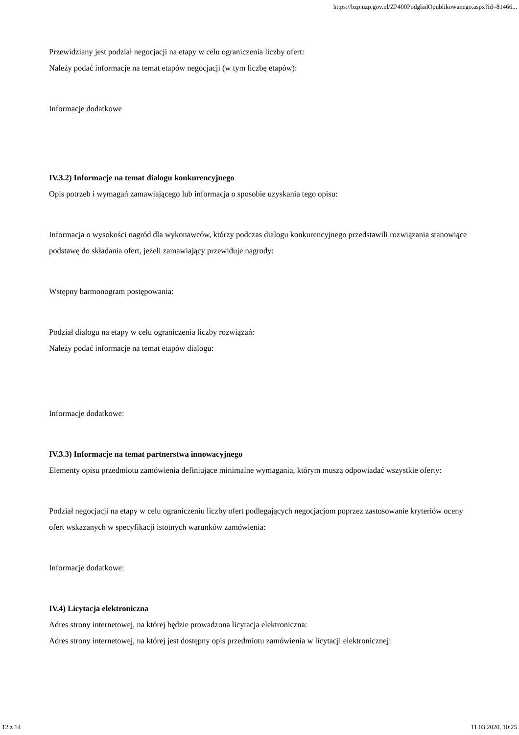https://bzp.uzp.gov.pl/ZP400PodgladOpublikowanego.aspx?id=81466...
Przewidziany jest podział negocjacji na etapy w celu ograniczenia liczby ofert:
Należy podać informacje na temat etapów negocjacji (w tym liczbę etapów):
Informacje dodatkowe
IV.3.2) Informacje na temat dialogu konkurencyjnego
Opis potrzeb i wymagań zamawiającego lub informacja o sposobie uzyskania tego opisu:
Informacja o wysokości nagród dla wykonawców, którzy podczas dialogu konkurencyjnego przedstawili rozwiązania stanowiące podstawę do składania ofert, jeżeli zamawiający przewiduje nagrody:
Wstępny harmonogram postępowania:
Podział dialogu na etapy w celu ograniczenia liczby rozwiązań:
Należy podać informacje na temat etapów dialogu:
Informacje dodatkowe:
IV.3.3) Informacje na temat partnerstwa innowacyjnego
Elementy opisu przedmiotu zamówienia definiujące minimalne wymagania, którym muszą odpowiadać wszystkie oferty:
Podział negocjacji na etapy w celu ograniczeniu liczby ofert podlegających negocjacjom poprzez zastosowanie kryteriów oceny ofert wskazanych w specyfikacji istotnych warunków zamówienia:
Informacje dodatkowe:
IV.4) Licytacja elektroniczna
Adres strony internetowej, na której będzie prowadzona licytacja elektroniczna:
Adres strony internetowej, na której jest dostępny opis przedmiotu zamówienia w licytacji elektronicznej:
12 z 14 11.03.2020, 10:25